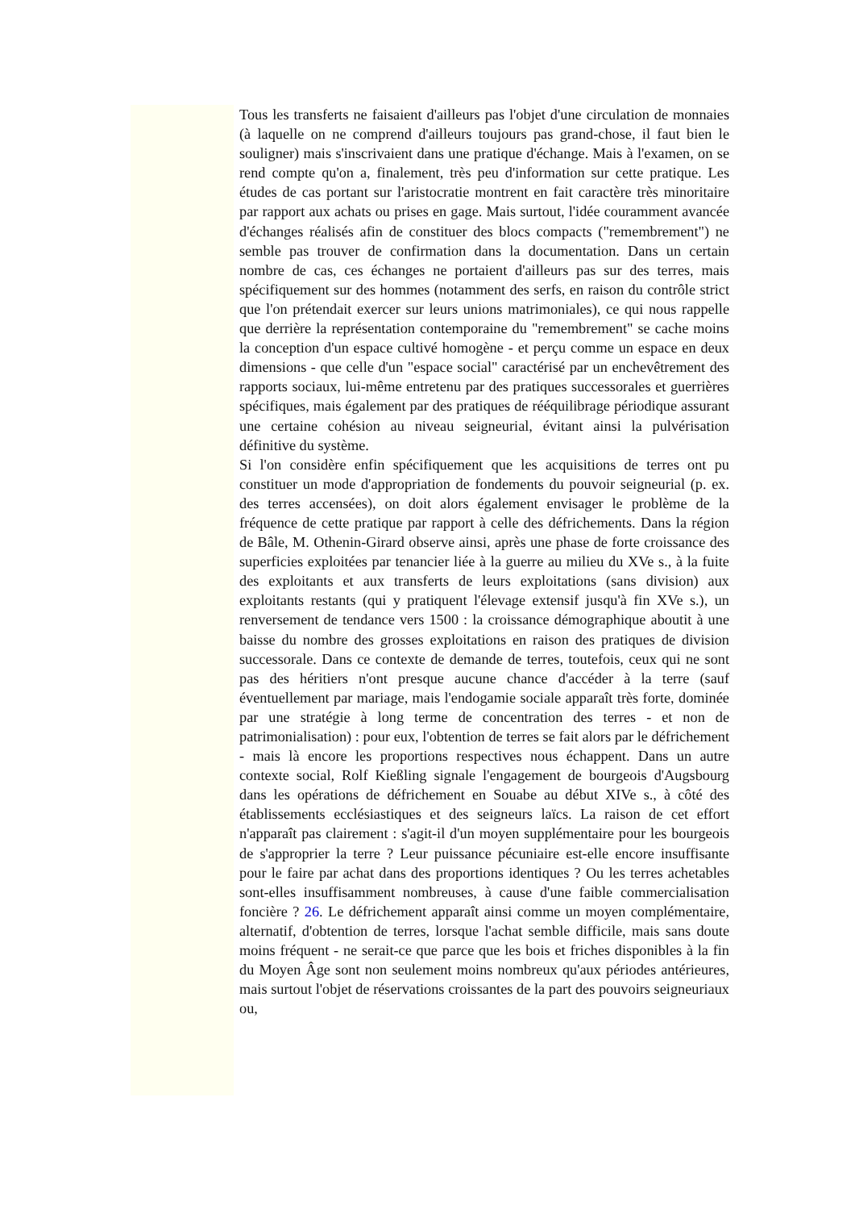Tous les transferts ne faisaient d'ailleurs pas l'objet d'une circulation de monnaies (à laquelle on ne comprend d'ailleurs toujours pas grand-chose, il faut bien le souligner) mais s'inscrivaient dans une pratique d'échange. Mais à l'examen, on se rend compte qu'on a, finalement, très peu d'information sur cette pratique. Les études de cas portant sur l'aristocratie montrent en fait caractère très minoritaire par rapport aux achats ou prises en gage. Mais surtout, l'idée couramment avancée d'échanges réalisés afin de constituer des blocs compacts ("remembrement") ne semble pas trouver de confirmation dans la documentation. Dans un certain nombre de cas, ces échanges ne portaient d'ailleurs pas sur des terres, mais spécifiquement sur des hommes (notamment des serfs, en raison du contrôle strict que l'on prétendait exercer sur leurs unions matrimoniales), ce qui nous rappelle que derrière la représentation contemporaine du "remembrement" se cache moins la conception d'un espace cultivé homogène - et perçu comme un espace en deux dimensions - que celle d'un "espace social" caractérisé par un enchevêtrement des rapports sociaux, lui-même entretenu par des pratiques successorales et guerrières spécifiques, mais également par des pratiques de rééquilibrage périodique assurant une certaine cohésion au niveau seigneurial, évitant ainsi la pulvérisation définitive du système.
Si l'on considère enfin spécifiquement que les acquisitions de terres ont pu constituer un mode d'appropriation de fondements du pouvoir seigneurial (p. ex. des terres accensées), on doit alors également envisager le problème de la fréquence de cette pratique par rapport à celle des défrichements. Dans la région de Bâle, M. Othenin-Girard observe ainsi, après une phase de forte croissance des superficies exploitées par tenancier liée à la guerre au milieu du XVe s., à la fuite des exploitants et aux transferts de leurs exploitations (sans division) aux exploitants restants (qui y pratiquent l'élevage extensif jusqu'à fin XVe s.), un renversement de tendance vers 1500 : la croissance démographique aboutit à une baisse du nombre des grosses exploitations en raison des pratiques de division successorale. Dans ce contexte de demande de terres, toutefois, ceux qui ne sont pas des héritiers n'ont presque aucune chance d'accéder à la terre (sauf éventuellement par mariage, mais l'endogamie sociale apparaît très forte, dominée par une stratégie à long terme de concentration des terres - et non de patrimonialisation) : pour eux, l'obtention de terres se fait alors par le défrichement - mais là encore les proportions respectives nous échappent. Dans un autre contexte social, Rolf Kießling signale l'engagement de bourgeois d'Augsbourg dans les opérations de défrichement en Souabe au début XIVe s., à côté des établissements ecclésiastiques et des seigneurs laïcs. La raison de cet effort n'apparaît pas clairement : s'agit-il d'un moyen supplémentaire pour les bourgeois de s'approprier la terre ? Leur puissance pécuniaire est-elle encore insuffisante pour le faire par achat dans des proportions identiques ? Ou les terres achetables sont-elles insuffisamment nombreuses, à cause d'une faible commercialisation foncière ? 26. Le défrichement apparaît ainsi comme un moyen complémentaire, alternatif, d'obtention de terres, lorsque l'achat semble difficile, mais sans doute moins fréquent - ne serait-ce que parce que les bois et friches disponibles à la fin du Moyen Âge sont non seulement moins nombreux qu'aux périodes antérieures, mais surtout l'objet de réservations croissantes de la part des pouvoirs seigneuriaux ou,